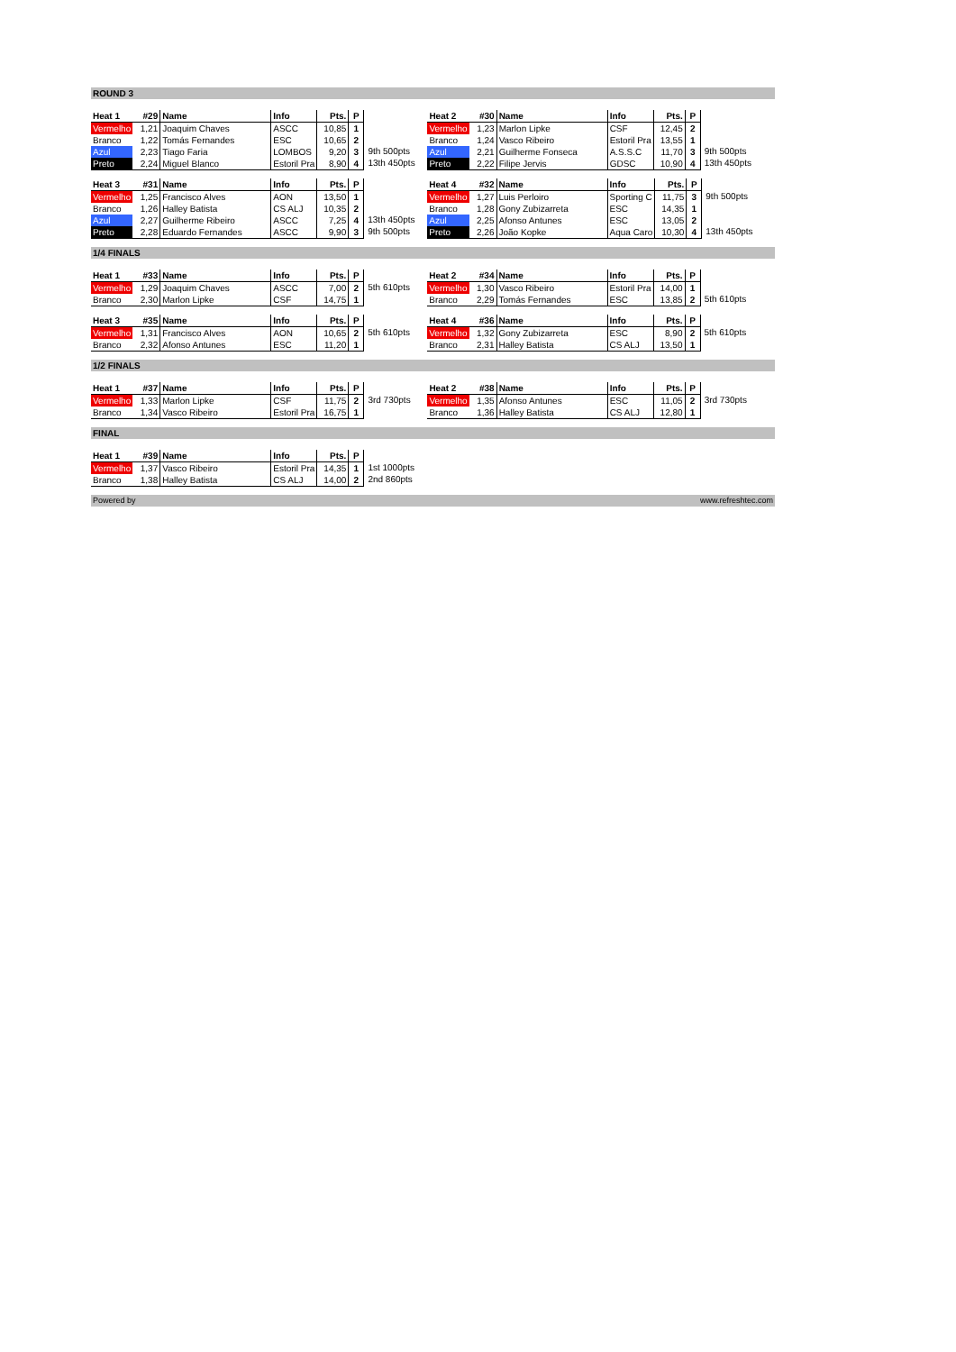ROUND 3
| Heat 1 | #29 | Name | Info | Pts. | P |
| Vermelho | 1,21 | Joaquim Chaves | ASCC | 10,85 | 1 |
| Branco | 1,22 | Tomás Fernandes | ESC | 10,65 | 2 |
| Azul | 2,23 | Tiago Faria | LOMBOS | 9,20 | 3 |
| Preto | 2,24 | Miguel Blanco | Estoril Pra | 8,90 | 4 |
| 9th 500pts |
| 13th 450pts |
| Heat 2 | #30 | Name | Info | Pts. | P |
| Vermelho | 1,23 | Marlon Lipke | CSF | 12,45 | 2 |
| Branco | 1,24 | Vasco Ribeiro | Estoril Pra | 13,55 | 1 |
| Azul | 2,21 | Guilherme Fonseca | A.S.S.C | 11,70 | 3 |
| Preto | 2,22 | Filipe Jervis | GDSC | 10,90 | 4 |
| 9th 500pts |
| 13th 450pts |
| Heat 3 | #31 | Name | Info | Pts. | P |
| Vermelho | 1,25 | Francisco Alves | AON | 13,50 | 1 |
| Branco | 1,26 | Halley Batista | CS ALJ | 10,35 | 2 |
| Azul | 2,27 | Guilherme Ribeiro | ASCC | 7,25 | 4 |
| Preto | 2,28 | Eduardo Fernandes | ASCC | 9,90 | 3 |
| 13th 450pts |
| 9th 500pts |
| Heat 4 | #32 | Name | Info | Pts. | P |
| Vermelho | 1,27 | Luis Perloiro | Sporting C | 11,75 | 3 |
| Branco | 1,28 | Gony Zubizarreta | ESC | 14,35 | 1 |
| Azul | 2,25 | Afonso Antunes | ESC | 13,05 | 2 |
| Preto | 2,26 | João Kopke | Aqua Caro | 10,30 | 4 |
| 9th 500pts |
| 13th 450pts |
1/4 FINALS
| Heat 1 | #33 | Name | Info | Pts. | P |
| Vermelho | 1,29 | Joaquim Chaves | ASCC | 7,00 | 2 |
| Branco | 2,30 | Marlon Lipke | CSF | 14,75 | 1 |
| 5th 610pts |
| Heat 2 | #34 | Name | Info | Pts. | P |
| Vermelho | 1,30 | Vasco Ribeiro | Estoril Pra | 14,00 | 1 |
| Branco | 2,29 | Tomás Fernandes | ESC | 13,85 | 2 |
| 5th 610pts |
| Heat 3 | #35 | Name | Info | Pts. | P |
| Vermelho | 1,31 | Francisco Alves | AON | 10,65 | 2 |
| Branco | 2,32 | Afonso Antunes | ESC | 11,20 | 1 |
| 5th 610pts |
| Heat 4 | #36 | Name | Info | Pts. | P |
| Vermelho | 1,32 | Gony Zubizarreta | ESC | 8,90 | 2 |
| Branco | 2,31 | Halley Batista | CS ALJ | 13,50 | 1 |
| 5th 610pts |
1/2 FINALS
| Heat 1 | #37 | Name | Info | Pts. | P |
| Vermelho | 1,33 | Marlon Lipke | CSF | 11,75 | 2 |
| Branco | 1,34 | Vasco Ribeiro | Estoril Pra | 16,75 | 1 |
| 3rd 730pts |
| Heat 2 | #38 | Name | Info | Pts. | P |
| Vermelho | 1,35 | Afonso Antunes | ESC | 11,05 | 2 |
| Branco | 1,36 | Halley Batista | CS ALJ | 12,80 | 1 |
| 3rd 730pts |
FINAL
| Heat 1 | #39 | Name | Info | Pts. | P |
| Vermelho | 1,37 | Vasco Ribeiro | Estoril Pra | 14,35 | 1 |
| Branco | 1,38 | Halley Batista | CS ALJ | 14,00 | 2 |
| 1st 1000pts |
| 2nd 860pts |
Powered by www.refreshtec.com